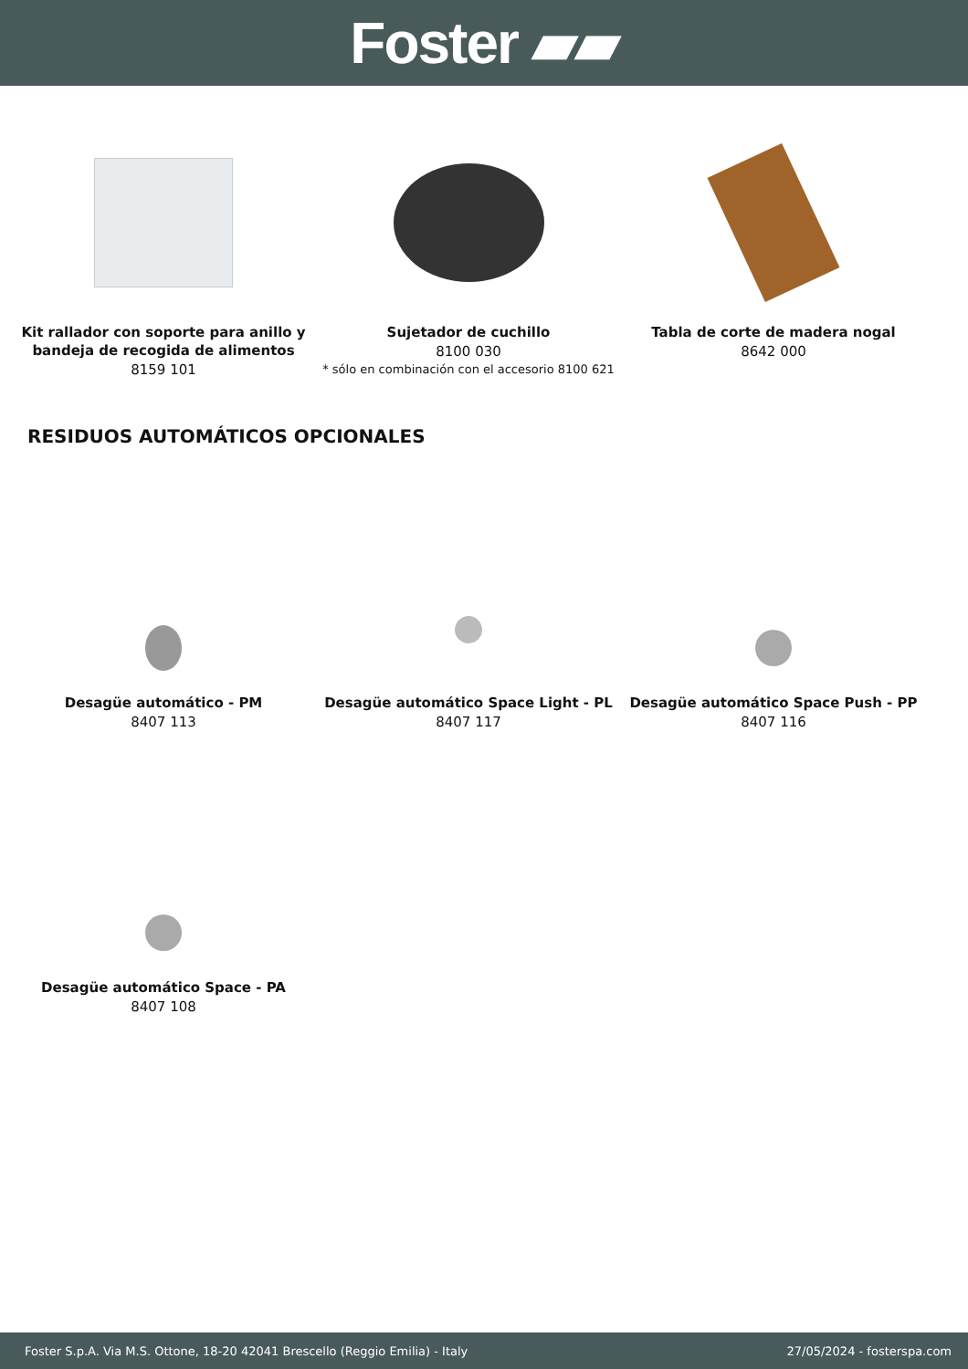Foster ▰▰
Kit rallador con soporte para anillo y bandeja de recogida de alimentos
8159 101
Sujetador de cuchillo
8100 030
* sólo en combinación con el accesorio 8100 621
Tabla de corte de madera nogal
8642 000
RESIDUOS AUTOMÁTICOS OPCIONALES
Desagüe automático - PM
8407 113
Desagüe automático Space Light - PL
8407 117
Desagüe automático Space Push - PP
8407 116
Desagüe automático Space - PA
8407 108
Foster S.p.A. Via M.S. Ottone, 18-20 42041 Brescello (Reggio Emilia) - Italy 27/05/2024 - fosterspa.com